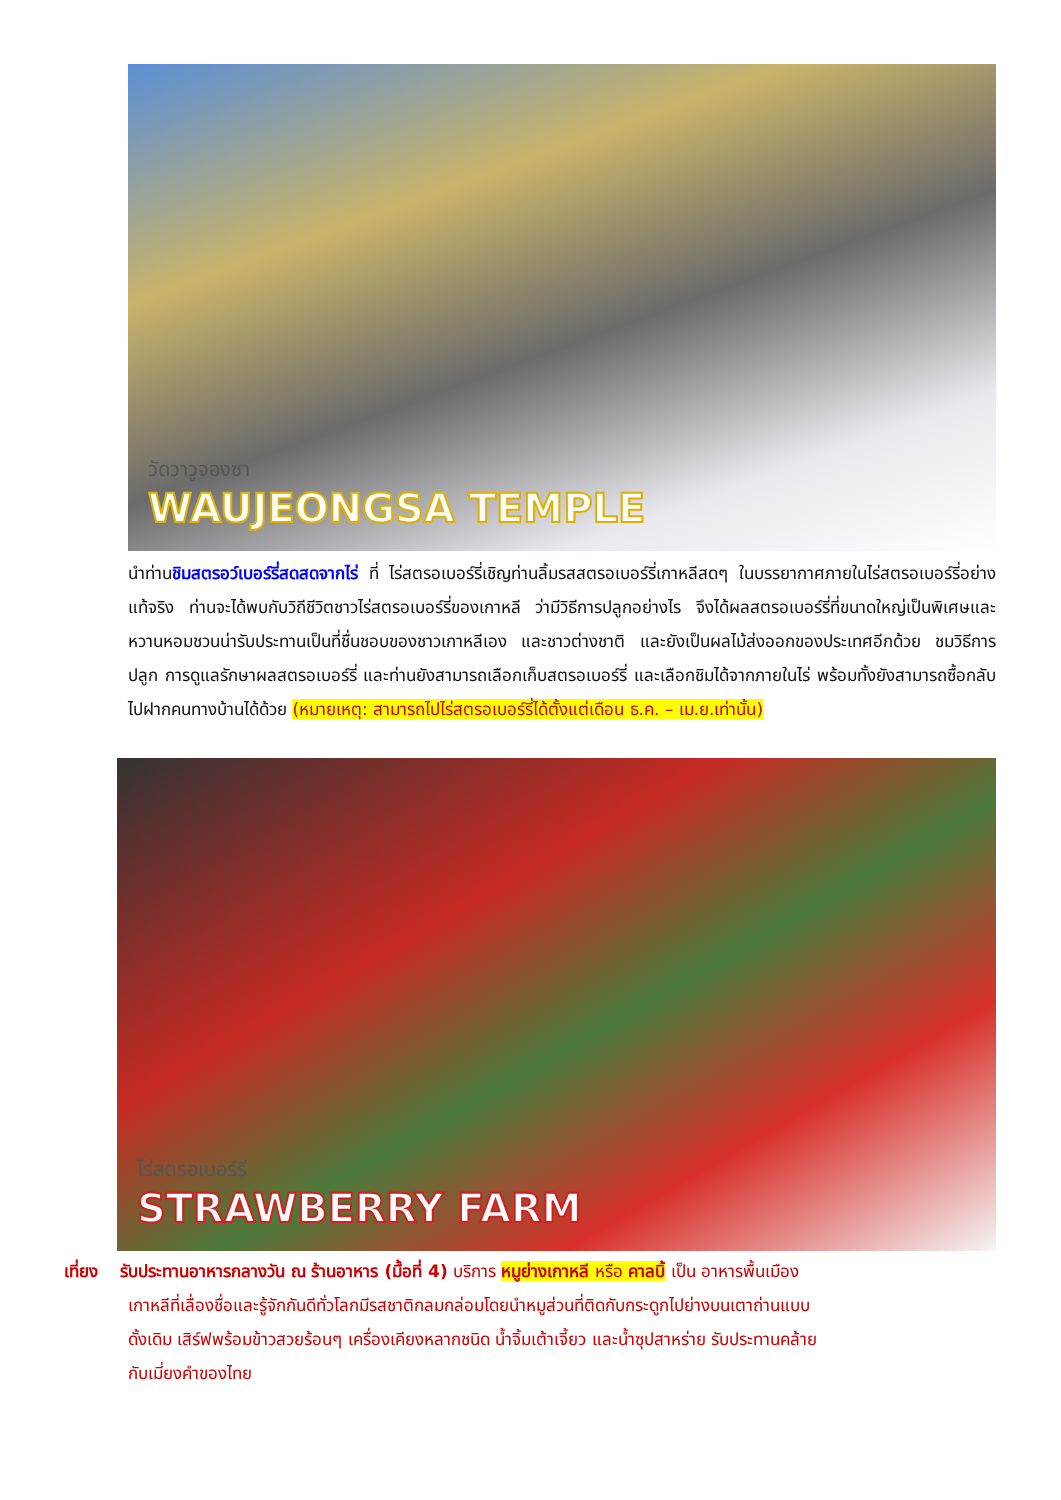วัดวาวูจองซา
WAUJEONGSA TEMPLE
นำท่านชิมสตรอว์เบอร์รี่สดสดจากไร่ ที่ ไร่สตรอเบอร์รี่เชิญท่านลิ้มรสสตรอเบอร์รี่เกาหลีสดๆ ในบรรยากาศภายในไร่สตรอเบอร์รี่อย่างแท้จริง ท่านจะได้พบกับวิถีชีวิตชาวไร่สตรอเบอร์รี่ของเกาหลี ว่ามีวิธีการปลูกอย่างไร จึงได้ผลสตรอเบอร์รี่ที่ขนาดใหญ่เป็นพิเศษและหวานหอมชวนน่ารับประทานเป็นที่ชื่นชอบของชาวเกาหลีเอง และชาวต่างชาติ และยังเป็นผลไม้ส่งออกของประเทศอีกด้วย ชมวิธีการปลูก การดูแลรักษาผลสตรอเบอร์รี่ และท่านยังสามารถเลือกเก็บสตรอเบอร์รี่ และเลือกชิมได้จากภายในไร่ พร้อมทั้งยังสามารถซื้อกลับไปฝากคนทางบ้านได้ด้วย (หมายเหตุ: สามารถไปไร่สตรอเบอร์รี่ได้ตั้งแต่เดือน ธ.ค. – เม.ย.เท่านั้น)
ไร่สตรอเบอร์รี
STRAWBERRY FARM
เที่ยง รับประทานอาหารกลางวัน ณ ร้านอาหาร (มื้อที่ 4) บริการ หมูย่างเกาหลี หรือ คาลบิ้ เป็น อาหารพื้นเมือง
เกาหลีที่เลื่องชื่อและรู้จักกันดีทั่วโลกมีรสชาติกลมกล่อมโดยนำหมูส่วนที่ติดกับกระดูกไปย่างบนเตาถ่านแบบ
ดั้งเดิม เสิร์ฟพร้อมข้าวสวยร้อนๆ เครื่องเคียงหลากชนิด น้ำจิ้มเต้าเจี้ยว และน้ำซุปสาหร่าย รับประทานคล้าย
กับเมี่ยงคำของไทย